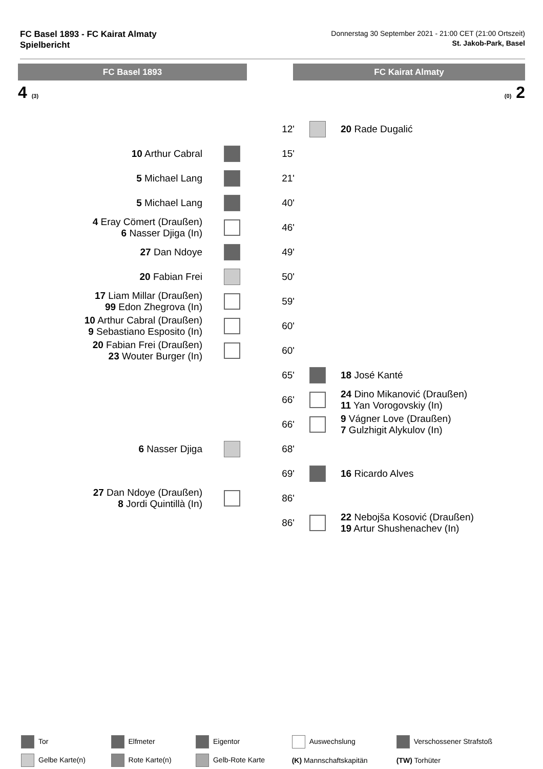FC Basel 1893 - FC Kairat Almaty
Spielbericht
Donnerstag 30 September 2021 - 21:00 CET (21:00 Ortszeit)
St. Jakob-Park, Basel
FC Basel 1893 FC Kairat Almaty
4 (3) (0) 2
| | | 12' | | 20 Rade Dugalić |
| 10 Arthur Cabral | | 15' | | |
| 5 Michael Lang | | 21' | | |
| 5 Michael Lang | | 40' | | |
| 4 Eray Cömert (Draußen) 6 Nasser Djiga (In) | | 46' | | |
| 27 Dan Ndoye | | 49' | | |
| 20 Fabian Frei | | 50' | | |
| 17 Liam Millar (Draußen) 99 Edon Zhegrova (In) | | 59' | | |
| 10 Arthur Cabral (Draußen) 9 Sebastiano Esposito (In) | | 60' | | |
| 20 Fabian Frei (Draußen) 23 Wouter Burger (In) | | 60' | | |
| | | 65' | | 18 José Kanté |
| | | 66' | | 24 Dino Mikanović (Draußen) 11 Yan Vorogovskiy (In) |
| | | 66' | | 9 Vágner Love (Draußen) 7 Gulzhigit Alykulov (In) |
| 6 Nasser Djiga | | 68' | | |
| | | 69' | | 16 Ricardo Alves |
| 27 Dan Ndoye (Draußen) 8 Jordi Quintillà (In) | | 86' | | |
| | | 86' | | 22 Nebojša Kosović (Draußen) 19 Artur Shushenachev (In) |
| Tor | Elfmeter | Eigentor | Auswechslung | Verschossener Strafstoß |
| Gelbe Karte(n) | Rote Karte(n) | Gelb-Rote Karte | (K) Mannschaftskapitän | (TW) Torhüter |